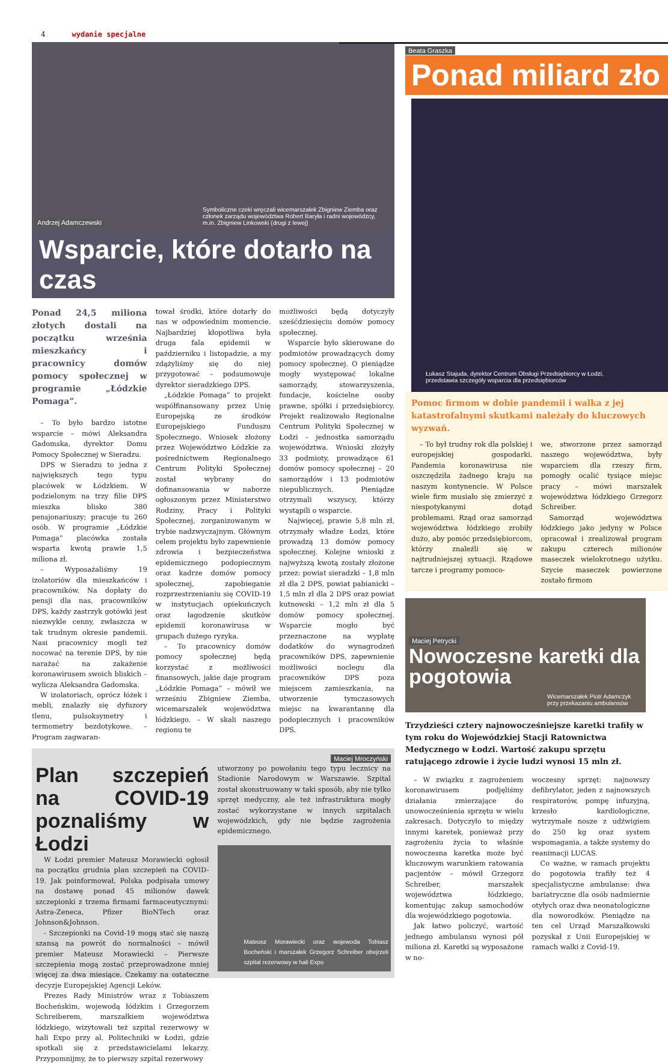4 wydanie specjalne
Andrzej Adamczewski
Symboliczne czeki wręczali wicemarszałek Zbigniew Ziemba oraz członek zarządu województwa Robert Baryła i radni wojewódzcy, m.in. Zbigniew Linkowski (drugi z lewej)
Wsparcie, które dotarło na czas
Ponad 24,5 miliona złotych dostali na początku września mieszkańcy i pracownicy domów pomocy społecznej w programie „Łódzkie Pomaga”.
– To było bardzo istotne wsparcie – mówi Aleksandra Gadomska, dyrektor Domu Pomocy Społecznej w Sieradzu.
DPS w Sieradzu to jedna z największych tego typu placówek w Łódzkiem. W podzielonym na trzy filie DPS mieszka blisko 380 pensjonariuszy; pracuje tu 260 osób. W programie „Łódzkie Pomaga” placówka została wsparta kwotą prawie 1,5 miliona zł.
– Wyposażaliśmy 19 izolatoriów dla mieszkańców i pracowników. Na dopłaty do pensji dla nas, pracowników DPS, każdy zastrzyk gotówki jest niezwykle cenny, zwłaszcza w tak trudnym okresie pandemii. Nasi pracownicy mogli też nocować na terenie DPS, by nie narażać na zakażenie koronawirusem swoich bliskich – wylicza Aleksandra Gadomska.
W izolatoriach, oprócz łóżek i mebli, znalazły się dyfuzory tlenu, pulsoksymetry i termometry bezdotykowe. – Program zagwaran-
tował środki, które dotarły do nas w odpowiednim momencie. Najbardziej kłopotliwa była druga fala epidemii w październiku i listopadzie, a my zdążyliśmy się do niej przygotować – podsumowuje dyrektor sieradzkiego DPS.
„Łódzkie Pomaga” to projekt współfinansowany przez Unię Europejską ze środków Europejskiego Funduszu Społecznego. Wniosek złożony przez Województwo Łódzkie za pośrednictwem Regionalnego Centrum Polityki Społecznej został wybrany do dofinansowania w naborze ogłoszonym przez Ministerstwo Rodziny, Pracy i Polityki Społecznej, zorganizowanym w trybie nadzwyczajnym. Głównym celem projektu było zapewnienie zdrowia i bezpieczeństwa epidemicznego podopiecznym oraz kadrze domów pomocy społecznej, zapobieganie rozprzestrzenianiu się COVID-19 w instytucjach opiekuńczych oraz łagodzenie skutków epidemii koronawirusa w grupach dużego ryzyka.
– To pracownicy domów pomocy społecznej będą korzystać z możliwości finansowych, jakie daje program „Łódzkie Pomaga” – mówił we wrześniu Zbigniew Ziemba, wicemarszałek województwa łódzkiego. – W skali naszego regionu te
możliwości będą dotyczyły sześćdziesięciu domów pomocy społecznej.
Wsparcie było skierowane do podmiotów prowadzących domy pomocy społecznej. O pieniądze mogły występować lokalne samorządy, stowarzyszenia, fundacje, kościelne osoby prawne, spółki i przedsiębiorcy. Projekt realizowało Regionalne Centrum Polityki Społecznej w Łodzi – jednostka samorządu województwa. Wnioski złożyły 33 podmioty, prowadzące 61 domów pomocy społecznej – 20 samorządów i 13 podmiotów niepublicznych. Pieniądze otrzymali wszyscy, którzy wystąpili o wsparcie.
Najwięcej, prawie 5,8 mln zł, otrzymały władze Łodzi, które prowadzą 13 domów pomocy społecznej. Kolejne wnioski z najwyższą kwotą zostały złożone przez: powiat sieradzki – 1,8 mln zł dla 2 DPS, powiat pabianicki – 1,5 mln zł dla 2 DPS oraz powiat kutnowski – 1,2 mln zł dla 5 domów pomocy społecznej. Wsparcie mogło być przeznaczone na wypłatę dodatków do wynagrodzeń pracowników DPS, zapewnienie możliwości noclegu dla pracowników DPS poza miejscem zamieszkania, na utworzenie tymczasowych miejsc na kwarantannę dla podopiecznych i pracowników DPS.
Maciej Mroczyński
Plan szczepień na COVID-19 poznaliśmy w Łodzi
W Łodzi premier Mateusz Morawiecki ogłosił na początku grudnia plan szczepień na COVID-19. Jak poinformował, Polska podpisała umowy na dostawę ponad 45 milionów dawek szczepionki z trzema firmami farmaceutycznymi: Astra-Zeneca, Pfizer BioNTech oraz Johnson&Johnson.
- Szczepionki na Covid-19 mogą stać się naszą szansą na powrót do normalności – mówił premier Mateusz Morawiecki – Pierwsze szczepienia mogą zostać przeprowadzone mniej więcej za dwa miesiące. Czekamy na ostateczne decyzje Europejskiej Agencji Leków.
Prezes Rady Ministrów wraz z Tobiaszem Bocheńskim, wojewodą łódzkim i Grzegorzem Schreiberem, marszałkiem województwa łódzkiego, wizytowali też szpital rezerwowy w hali Expo przy al. Politechniki w Łodzi, gdzie spotkali się z przedstawicielami lekarzy. Przypomnijmy, że to pierwszy szpital rezerwowy
utworzony po powołaniu tego typu lecznicy na Stadionie Narodowym w Warszawie. Szpital został skonstruowany w taki sposób, aby nie tylko sprzęt medyczny, ale też infrastruktura mogły zostać wykorzystane w innych szpitalach wojewódzkich, gdy nie będzie zagrożenia epidemicznego.
Mateusz Morawiecki oraz wojewoda Tobiasz Bocheński i marszałek Grzegorz Schreiber obejrzeli szpital rezerwowy w hali Expo
Beata Graszka
Ponad miliard zło
Łukasz Stajuda, dyrektor Centrum Obsługi Przedsiębiorcy w Łodzi, przedstawia szczegóły wsparcia dla przedsiębiorców
Pomoc firmom w dobie pandemii i walka z jej katastrofalnymi skutkami należały do kluczowych wyzwań.
– To był trudny rok dla polskiej i europejskiej gospodarki. Pandemia koronawirusa nie oszczędziła żadnego kraju na naszym kontynencie. W Polsce wiele firm musiało się zmierzyć z niespotykanymi dotąd problemami. Rząd oraz samorząd województwa łódzkiego zrobiły dużo, aby pomóc przedsiębiorcom, którzy znaleźli się w najtrudniejszej sytuacji. Rządowe tarcze i programy pomoco-
we, stworzone przez samorząd naszego województwa, były wsparciem dla rzeszy firm, pomogły ocalić tysiące miejsc pracy – mówi marszałek województwa łódzkiego Grzegorz Schreiber.
Samorząd województwa łódzkiego jako jedyny w Polsce opracował i zrealizował program zakupu czterech milionów maseczek wielokrotnego użytku. Szycie maseczek powierzone zostało firmom
Maciej Petrycki
Nowoczesne karetki dla pogotowia
Wicemarszałek Piotr Adamczyk przy przekazaniu ambulansów
Trzydzieści cztery najnowocześniejsze karetki trafiły w tym roku do Wojewódzkiej Stacji Ratownictwa Medycznego w Łodzi. Wartość zakupu sprzętu ratującego zdrowie i życie ludzi wynosi 15 mln zł.
– W związku z zagrożeniem koronawirusem podjęliśmy działania zmierzające do unowocześnienia sprzętu w wielu zakresach. Dotyczyło to między innymi karetek, ponieważ przy zagrożeniu życia to właśnie nowoczesna karetka może być kluczowym warunkiem ratowania pacjentów – mówił Grzegorz Schreiber, marszałek województwa łódzkiego, komentując zakup samochodów dla wojewódzkiego pogotowia.
Jak łatwo policzyć, wartość jednego ambulansu wynosi pół miliona zł. Karetki są wyposażone w no-
woczesny sprzęt: najnowszy defibrylator, jeden z najnowszych respiratorów, pompę infuzyjną, krzesło kardiologiczne, wytrzymałe nosze z udźwigiem do 250 kg oraz system wspomagania, a także systemy do reanimacji LUCAS.
Co ważne, w ramach projektu do pogotowia trafiły też 4 specjalistyczne ambulanse: dwa bariatryczne dla osób nadmiernie otyłych oraz dwa neonatologiczne dla noworodków. Pieniądze na ten cel Urząd Marszałkowski pozyskał z Unii Europejskiej w ramach walki z Covid-19.